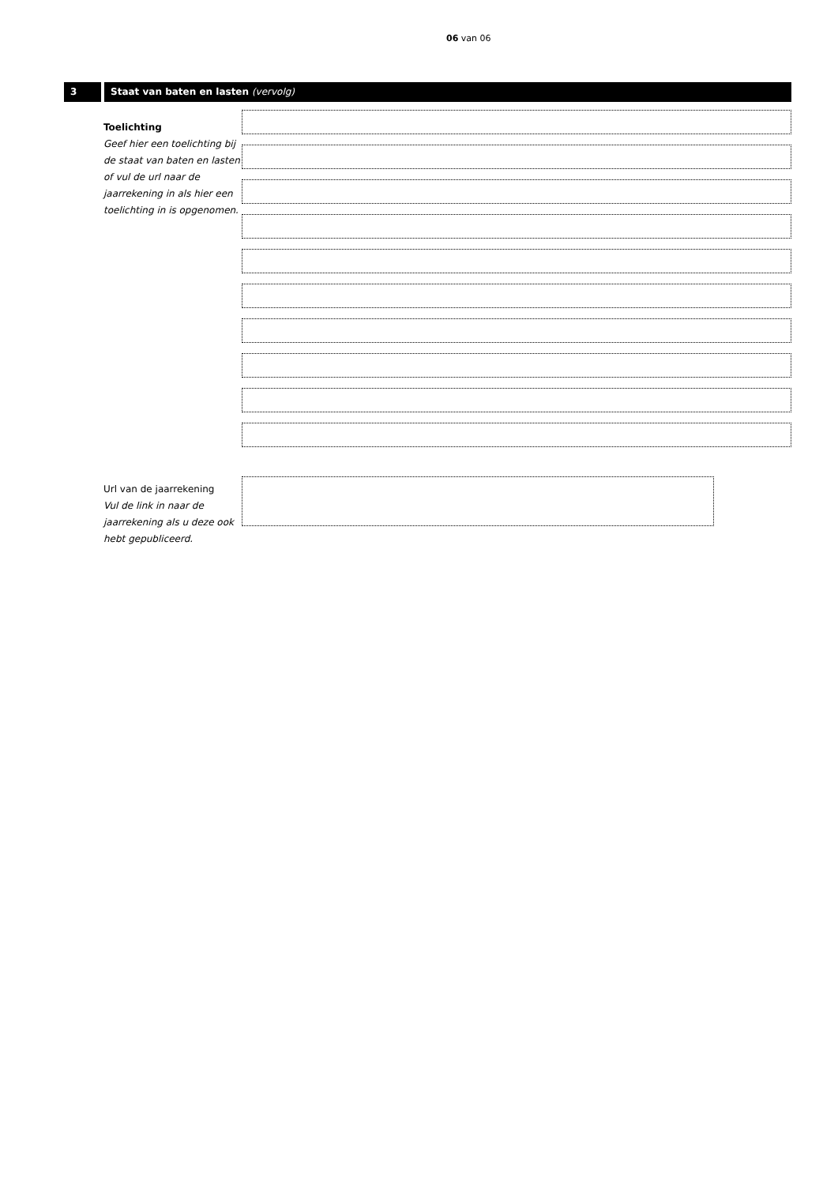06 van 06
3 Staat van baten en lasten (vervolg)
Toelichting
Geef hier een toelichting bij de staat van baten en lasten of vul de url naar de jaarrekening in als hier een toelichting in is opgenomen.
Url van de jaarrekening
Vul de link in naar de jaarrekening als u deze ook hebt gepubliceerd.